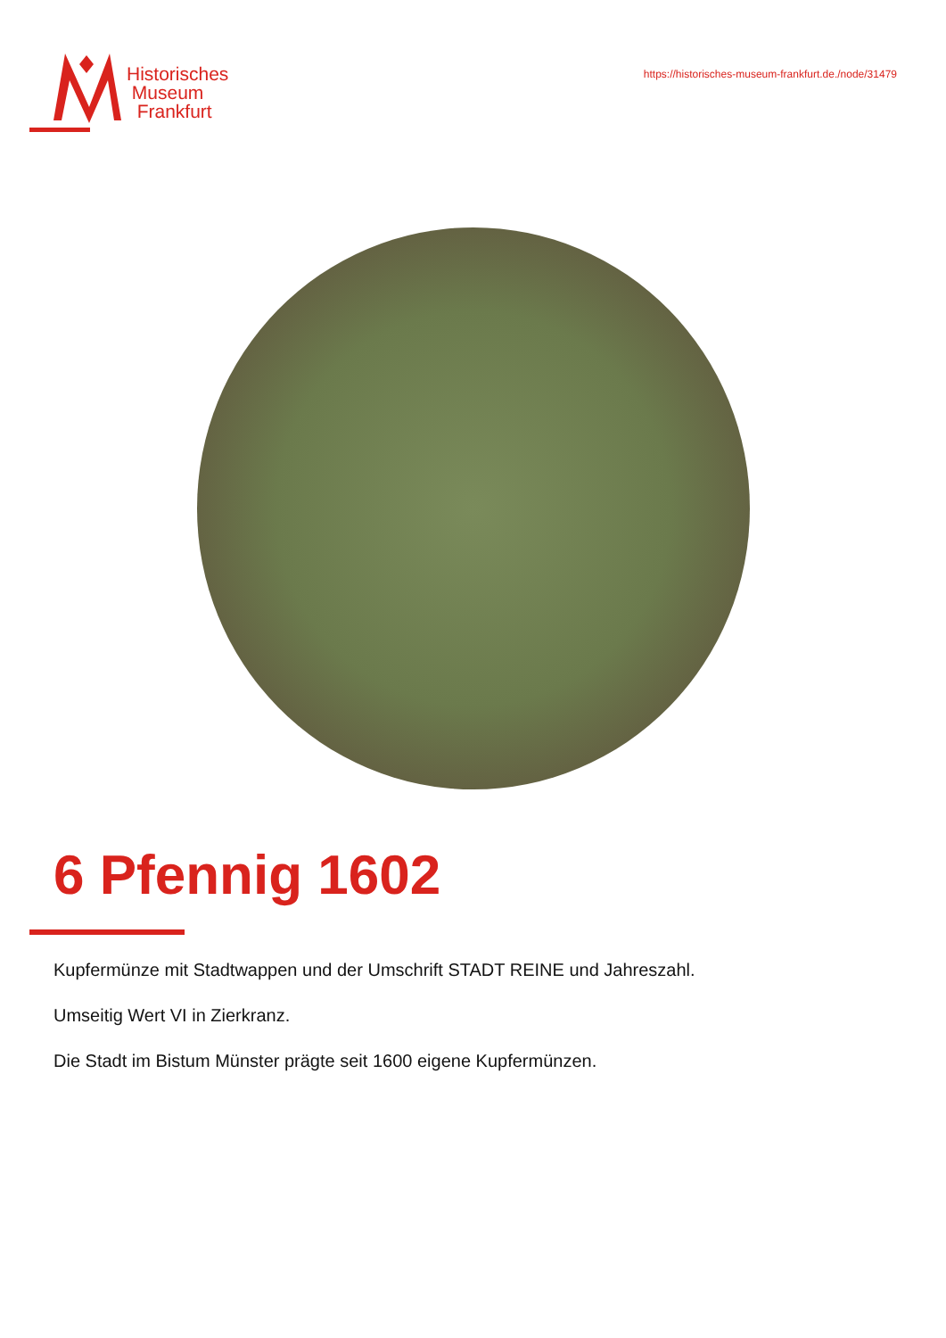Historisches
Museum
Frankfurt
https://historisches-museum-frankfurt.de./node/31479
6 Pfennig 1602
Kupfermünze mit Stadtwappen und der Umschrift STADT REINE und Jahreszahl.
Umseitig Wert VI in Zierkranz.
Die Stadt im Bistum Münster prägte seit 1600 eigene Kupfermünzen.